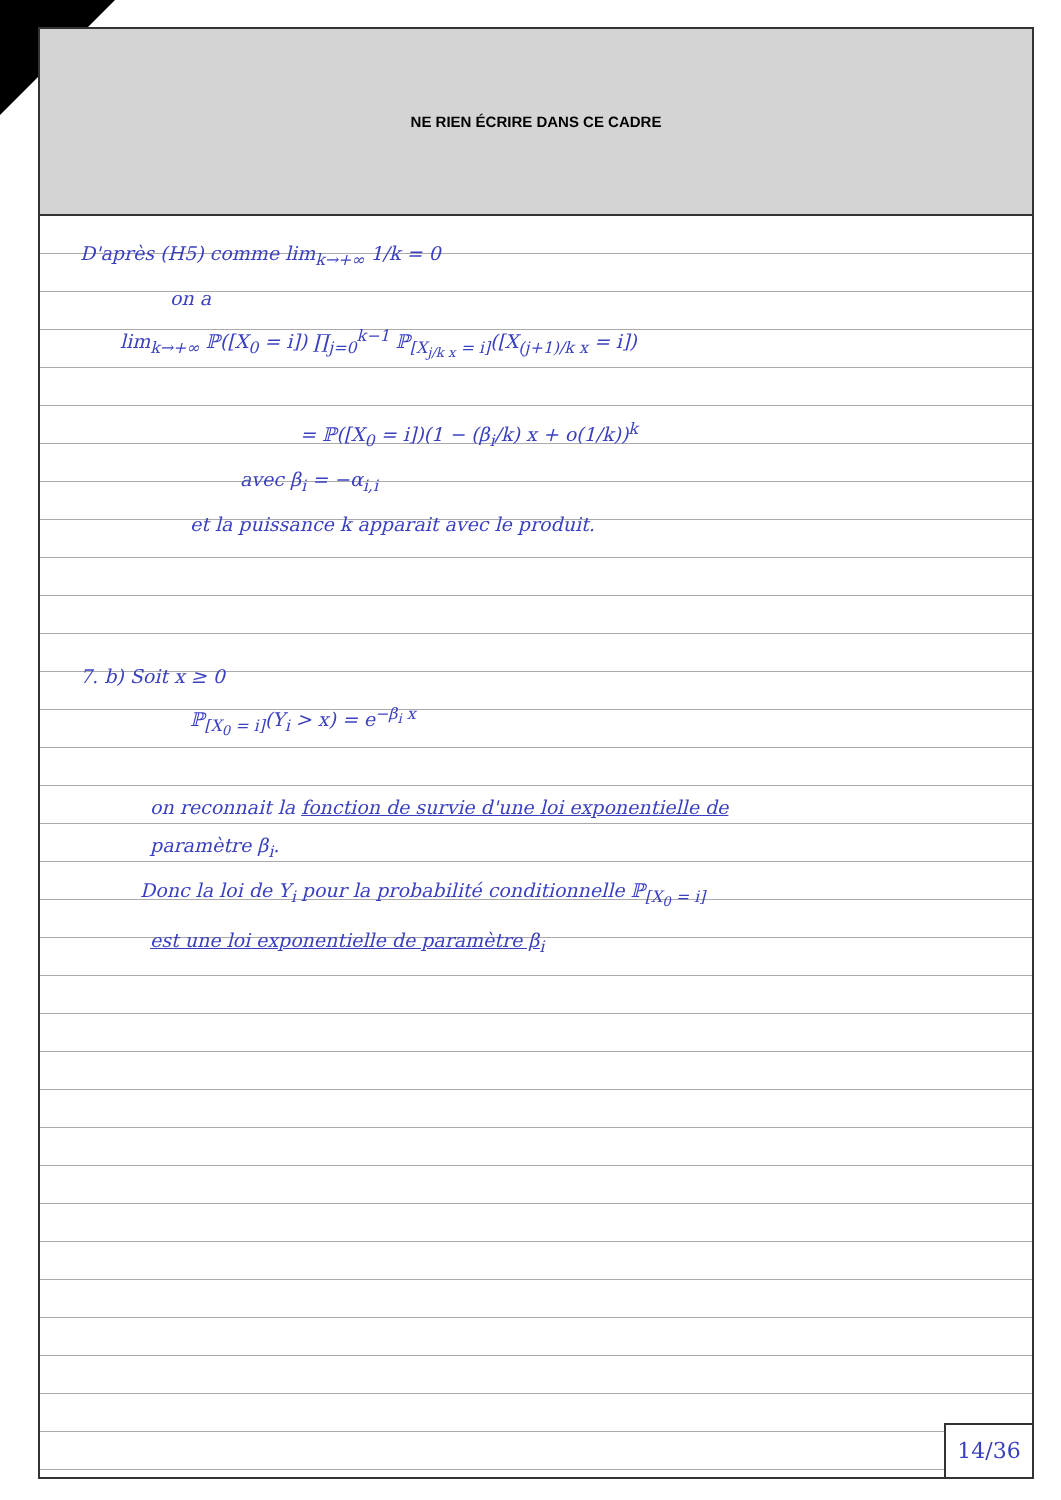NE RIEN ÉCRIRE DANS CE CADRE
D'après (H5) comme lim<sub>k→+∞</sub> 1/k = 0
on a
lim<sub>k→+∞</sub> ℙ([X<sub>0</sub> = i]) ∏<sub>j=0</sub><sup>k−1</sup> ℙ<sub>[X<sub>j/k x</sub> = i]</sub>([X<sub>(j+1)/k x</sub> = i])
= ℙ([X<sub>0</sub> = i])(1 − (β<sub>i</sub>/k) x + o(1/k))<sup>k</sup>
avec β<sub>i</sub> = −α<sub>i,i</sub>
et la puissance k apparait avec le produit.
7. b) Soit x ≥ 0
ℙ<sub>[X<sub>0</sub> = i]</sub>(Y<sub>i</sub> > x) = e<sup>−β<sub>i</sub> x</sup>
on reconnait la fonction de survie d'une loi exponentielle de
paramètre β<sub>i</sub>.
Donc la loi de Y<sub>i</sub> pour la probabilité conditionnelle ℙ<sub>[X<sub>0</sub> = i]</sub>
est une loi exponentielle de paramètre β<sub>i</sub>
14/36